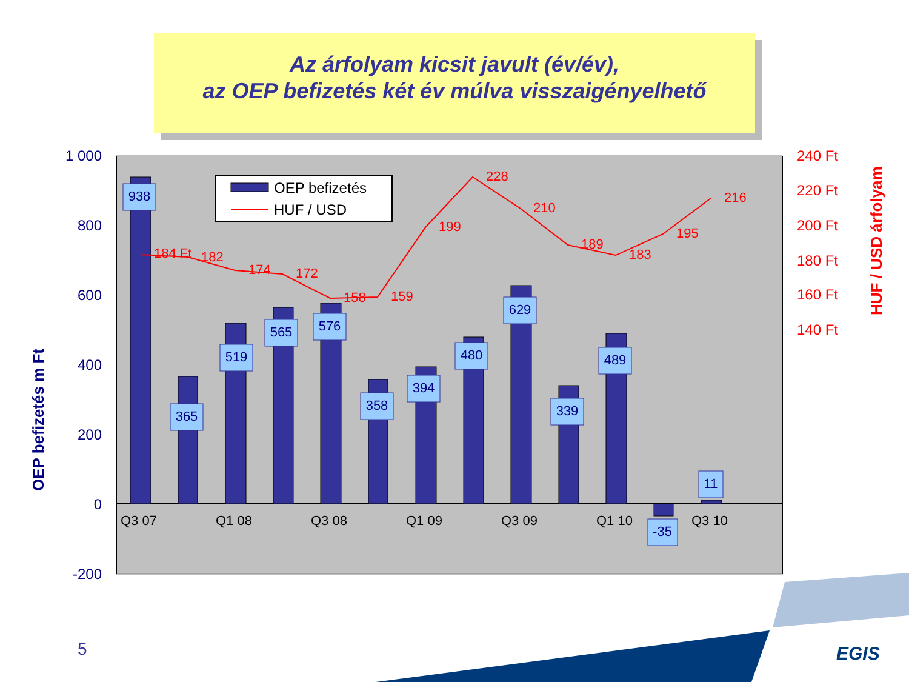Az árfolyam kicsit javult (év/év),
az OEP befizetés két év múlva visszaigényelhető
1 000
800
600
400
200
0
-200
240 Ft
220 Ft
200 Ft
180 Ft
160 Ft
140 Ft
OEP befizetés m Ft
HUF / USD árfolyam
184 Ft
182
174
172
158
159
199
228
210
189
183
195
216
938
365
519
565
576
358
394
480
629
339
489
-35
11
Q3 07
Q1 08
Q3 08
Q1 09
Q3 09
Q1 10
Q3 10
OEP befizetés
HUF / USD
EGIS
5